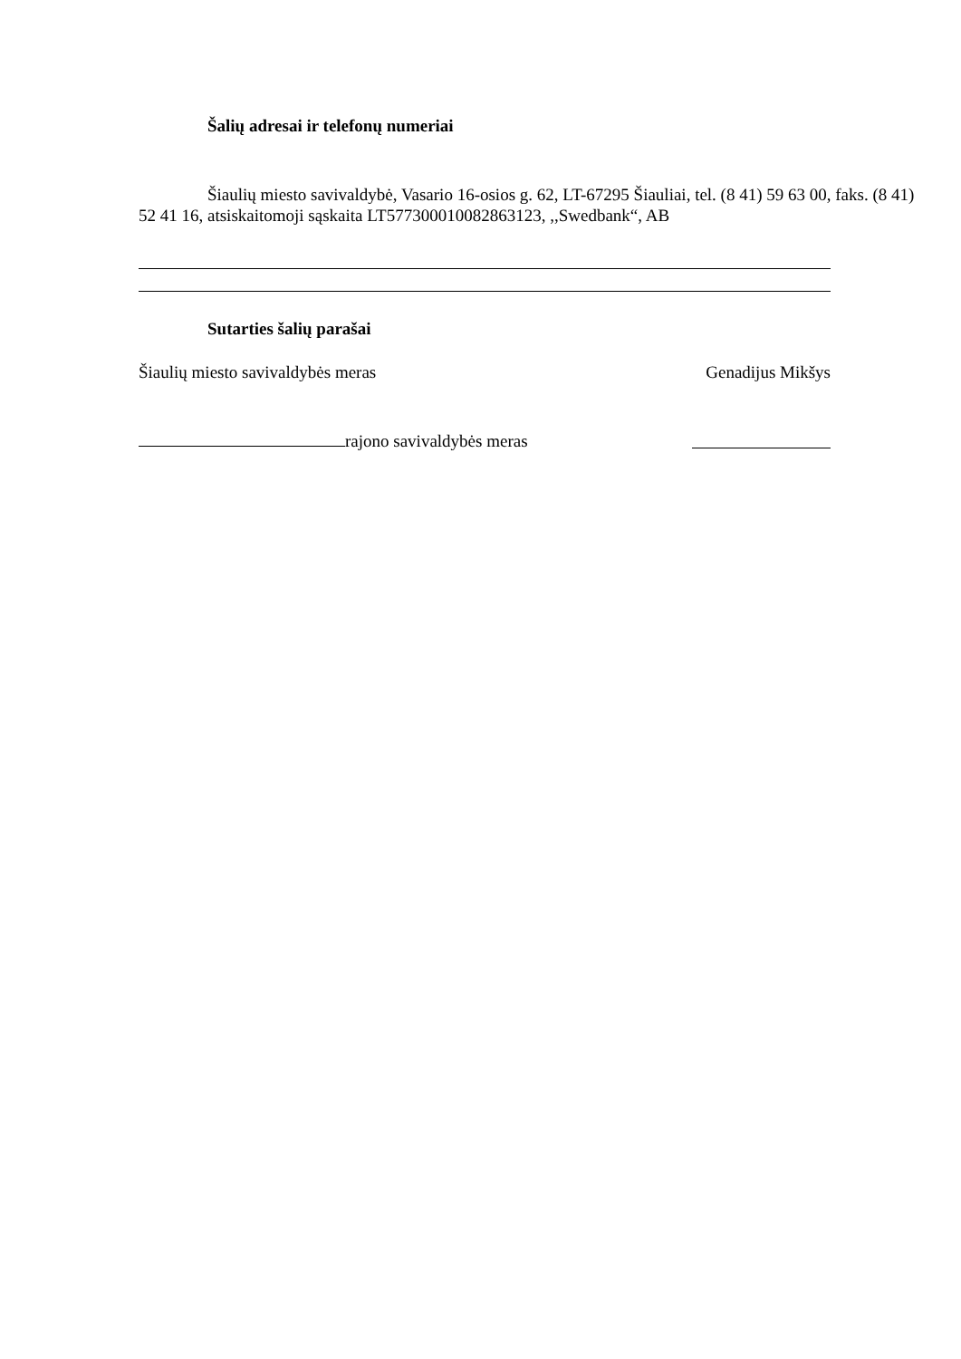Šalių adresai ir telefonų numeriai
Šiaulių miesto savivaldybė, Vasario 16-osios g. 62, LT-67295 Šiauliai, tel. (8 41) 59 63 00, faks. (8 41) 52 41 16, atsiskaitomoji sąskaita LT577300010082863123, ,,Swedbank“, AB
Sutarties šalių parašai
Šiaulių miesto savivaldybės meras Genadijus Mikšys
rajono savivaldybės meras